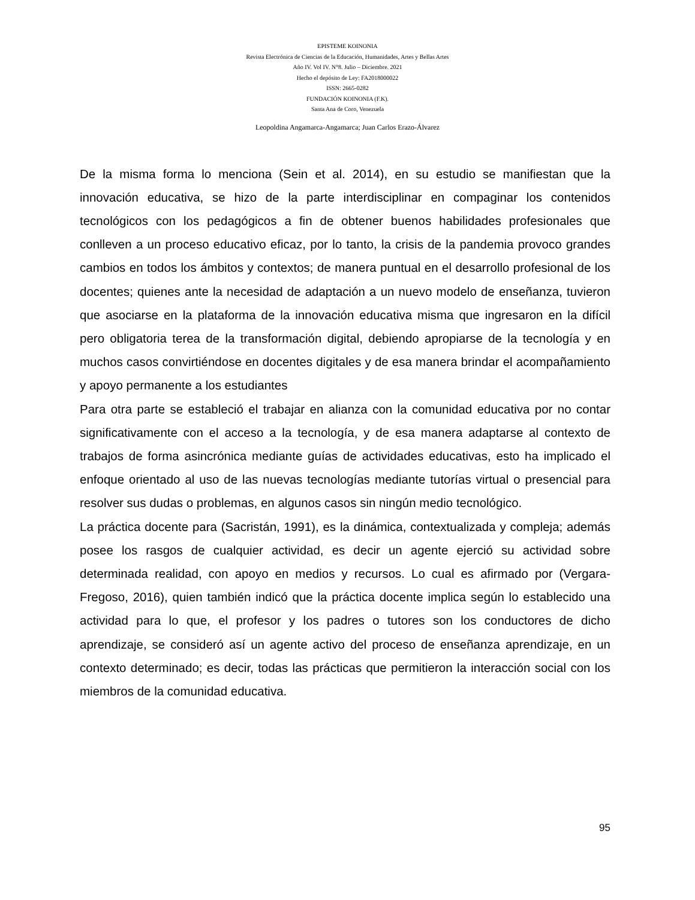EPISTEME KOINONIA
Revista Electrónica de Ciencias de la Educación, Humanidades, Artes y Bellas Artes
Año IV. Vol IV. N°8. Julio – Diciembre. 2021
Hecho el depósito de Ley: FA2018000022
ISSN: 2665-0282
FUNDACIÓN KOINONIA (F.K).
Santa Ana de Coro, Venezuela
Leopoldina Angamarca-Angamarca; Juan Carlos Erazo-Álvarez
De la misma forma lo menciona (Sein et al. 2014), en su estudio se manifiestan que la innovación educativa, se hizo de la parte interdisciplinar en compaginar los contenidos tecnológicos con los pedagógicos a fin de obtener buenos habilidades profesionales que conlleven a un proceso educativo eficaz, por lo tanto, la crisis de la pandemia provoco grandes cambios en todos los ámbitos y contextos; de manera puntual en el desarrollo profesional de los docentes; quienes ante la necesidad de adaptación a un nuevo modelo de enseñanza, tuvieron que asociarse en la plataforma de la innovación educativa misma que ingresaron en la difícil pero obligatoria terea de la transformación digital, debiendo apropiarse de la tecnología y en muchos casos convirtiéndose en docentes digitales y de esa manera brindar el acompañamiento y apoyo permanente a los estudiantes
Para otra parte se estableció el trabajar en alianza con la comunidad educativa por no contar significativamente con el acceso a la tecnología, y de esa manera adaptarse al contexto de trabajos de forma asincrónica mediante guías de actividades educativas, esto ha implicado el enfoque orientado al uso de las nuevas tecnologías mediante tutorías virtual o presencial para resolver sus dudas o problemas, en algunos casos sin ningún medio tecnológico.
La práctica docente para (Sacristán, 1991), es la dinámica, contextualizada y compleja; además posee los rasgos de cualquier actividad, es decir un agente ejerció su actividad sobre determinada realidad, con apoyo en medios y recursos. Lo cual es afirmado por (Vergara-Fregoso, 2016), quien también indicó que la práctica docente implica según lo establecido una actividad para lo que, el profesor y los padres o tutores son los conductores de dicho aprendizaje, se consideró así un agente activo del proceso de enseñanza aprendizaje, en un contexto determinado; es decir, todas las prácticas que permitieron la interacción social con los miembros de la comunidad educativa.
95